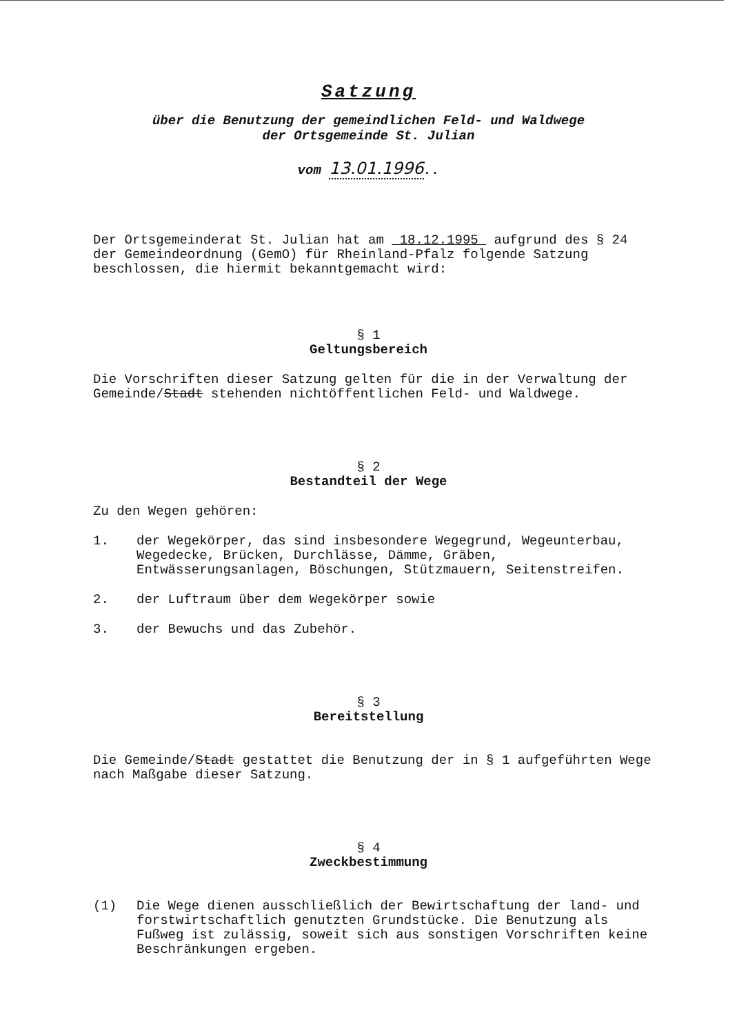Satzung
über die Benutzung der gemeindlichen Feld- und Waldwege
der Ortsgemeinde St. Julian
vom 13.01.1996..
Der Ortsgemeinderat St. Julian hat am 18.12.1995 aufgrund des § 24 der Gemeindeordnung (GemO) für Rheinland-Pfalz folgende Satzung beschlossen, die hiermit bekanntgemacht wird:
§ 1
Geltungsbereich
Die Vorschriften dieser Satzung gelten für die in der Verwaltung der Gemeinde/Stadt stehenden nichtöffentlichen Feld- und Waldwege.
§ 2
Bestandteil der Wege
Zu den Wegen gehören:
1. der Wegekörper, das sind insbesondere Wegegrund, Wegeunterbau, Wegedecke, Brücken, Durchlässe, Dämme, Gräben, Entwässerungsanlagen, Böschungen, Stützmauern, Seitenstreifen.
2. der Luftraum über dem Wegekörper sowie
3. der Bewuchs und das Zubehör.
§ 3
Bereitstellung
Die Gemeinde/Stadt gestattet die Benutzung der in § 1 aufgeführten Wege nach Maßgabe dieser Satzung.
§ 4
Zweckbestimmung
(1) Die Wege dienen ausschließlich der Bewirtschaftung der land- und forstwirtschaftlich genutzten Grundstücke. Die Benutzung als Fußweg ist zulässig, soweit sich aus sonstigen Vorschriften keine Beschränkungen ergeben.